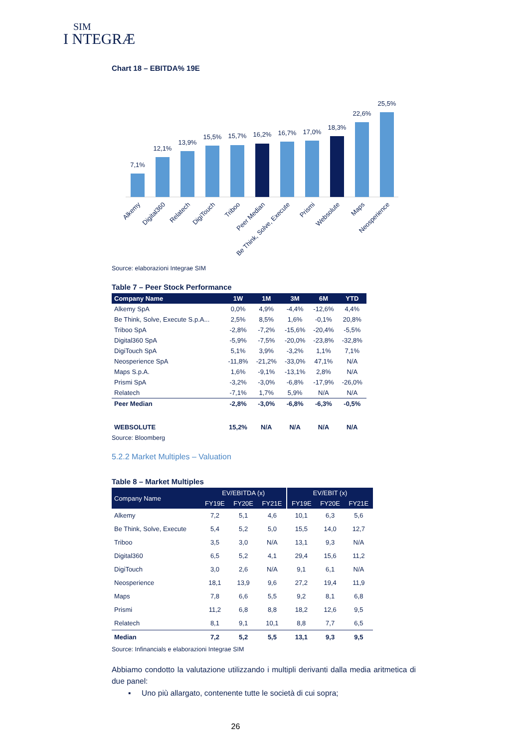SIM
I NTEGRÆ
Chart 18 – EBITDA% 19E
7,1%
12,1%
13,9%
15,5%
15,7%
16,2%
16,7%
17,0%
18,3%
22,6%
25,5%
Alkemy
Digital360
Relatech
DigiTouch
Triboo
Peer Median
Be Think, Solve, Execute
Prismi
Websolute
Maps
Neosperience
Source: elaborazioni Integrae SIM
Table 7 – Peer Stock Performance
| Company Name | 1W | 1M | 3M | 6M | YTD |
| --- | --- | --- | --- | --- | --- |
| Alkemy SpA | 0,0% | 4,9% | -4,4% | -12,6% | 4,4% |
| Be Think, Solve, Execute S.p.A... | 2,5% | 8,5% | 1,6% | -0,1% | 20,8% |
| Triboo SpA | -2,8% | -7,2% | -15,6% | -20,4% | -5,5% |
| Digital360 SpA | -5,9% | -7,5% | -20,0% | -23,8% | -32,8% |
| DigiTouch SpA | 5,1% | 3,9% | -3,2% | 1,1% | 7,1% |
| Neosperience SpA | -11,8% | -21,2% | -33,0% | 47,1% | N/A |
| Maps S.p.A. | 1,6% | -9,1% | -13,1% | 2,8% | N/A |
| Prismi SpA | -3,2% | -3,0% | -6,8% | -17,9% | -26,0% |
| Relatech | -7,1% | 1,7% | 5,9% | N/A | N/A |
| Peer Median | -2,8% | -3,0% | -6,8% | -6,3% | -0,5% |
| WEBSOLUTE | 15,2% | N/A | N/A | N/A | N/A |
Source: Bloomberg
5.2.2 Market Multiples – Valuation
Table 8 – Market Multiples
| Company Name | EV/EBITDA (x) | | | EV/EBIT (x) | | |
| --- | --- | --- | --- | --- | --- | --- |
| | FY19E | FY20E | FY21E | FY19E | FY20E | FY21E |
| Alkemy | 7,2 | 5,1 | 4,6 | 10,1 | 6,3 | 5,6 |
| Be Think, Solve, Execute | 5,4 | 5,2 | 5,0 | 15,5 | 14,0 | 12,7 |
| Triboo | 3,5 | 3,0 | N/A | 13,1 | 9,3 | N/A |
| Digital360 | 6,5 | 5,2 | 4,1 | 29,4 | 15,6 | 11,2 |
| DigiTouch | 3,0 | 2,6 | N/A | 9,1 | 6,1 | N/A |
| Neosperience | 18,1 | 13,9 | 9,6 | 27,2 | 19,4 | 11,9 |
| Maps | 7,8 | 6,6 | 5,5 | 9,2 | 8,1 | 6,8 |
| Prismi | 11,2 | 6,8 | 8,8 | 18,2 | 12,6 | 9,5 |
| Relatech | 8,1 | 9,1 | 10,1 | 8,8 | 7,7 | 6,5 |
| Median | 7,2 | 5,2 | 5,5 | 13,1 | 9,3 | 9,5 |
Source: Infinancials e elaborazioni Integrae SIM
Abbiamo condotto la valutazione utilizzando i multipli derivanti dalla media aritmetica di due panel:
▪ Uno più allargato, contenente tutte le società di cui sopra;
26